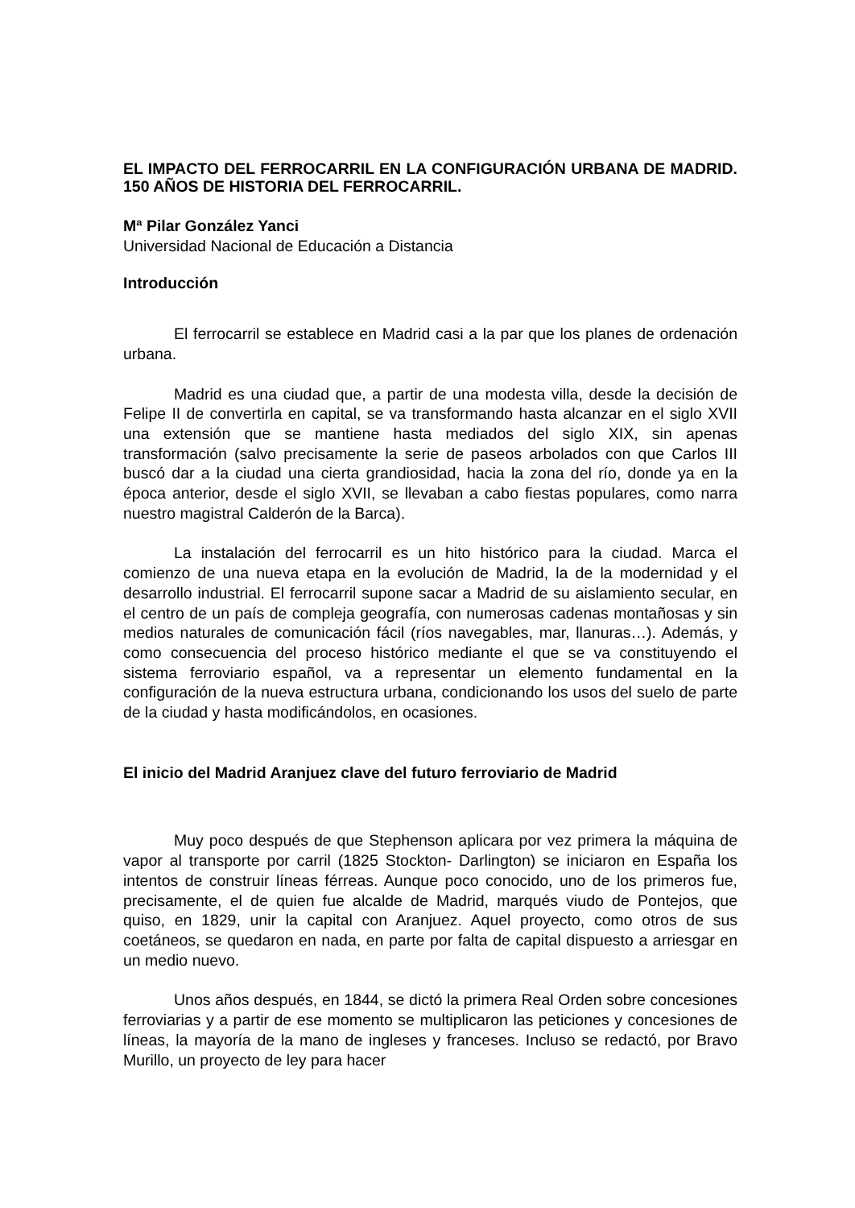EL IMPACTO DEL FERROCARRIL EN LA CONFIGURACIÓN URBANA DE MADRID. 150 AÑOS DE HISTORIA DEL FERROCARRIL.
Mª Pilar González Yanci
Universidad Nacional de Educación a Distancia
Introducción
El ferrocarril se establece en Madrid casi a la par que los planes de ordenación urbana.
Madrid es una ciudad que, a partir de una modesta villa, desde la decisión de Felipe II de convertirla en capital, se va transformando hasta alcanzar en el siglo XVII una extensión que se mantiene hasta mediados del siglo XIX, sin apenas transformación (salvo precisamente la serie de paseos arbolados con que Carlos III buscó dar a la ciudad una cierta grandiosidad, hacia la zona del río, donde ya en la época anterior, desde el siglo XVII, se llevaban a cabo fiestas populares, como narra nuestro magistral Calderón de la Barca).
La instalación del ferrocarril es un hito histórico para la ciudad. Marca el comienzo de una nueva etapa en la evolución de Madrid, la de la modernidad y el desarrollo industrial. El ferrocarril supone sacar a Madrid de su aislamiento secular, en el centro de un país de compleja geografía, con numerosas cadenas montañosas y sin medios naturales de comunicación fácil (ríos navegables, mar, llanuras…). Además, y como consecuencia del proceso histórico mediante el que se va constituyendo el sistema ferroviario español, va a representar un elemento fundamental en la configuración de la nueva estructura urbana, condicionando los usos del suelo de parte de la ciudad y hasta modificándolos, en ocasiones.
El inicio del Madrid Aranjuez clave del futuro ferroviario de Madrid
Muy poco después de que Stephenson aplicara por vez primera la máquina de vapor al transporte por carril (1825 Stockton- Darlington) se iniciaron en España los intentos de construir líneas férreas. Aunque poco conocido, uno de los primeros fue, precisamente, el de quien fue alcalde de Madrid, marqués viudo de Pontejos, que quiso, en 1829, unir la capital con Aranjuez. Aquel proyecto, como otros de sus coetáneos, se quedaron en nada, en parte por falta de capital dispuesto a arriesgar en un medio nuevo.
Unos años después, en 1844, se dictó la primera Real Orden sobre concesiones ferroviarias y a partir de ese momento se multiplicaron las peticiones y concesiones de líneas, la mayoría de la mano de ingleses y franceses. Incluso se redactó, por Bravo Murillo, un proyecto de ley para hacer